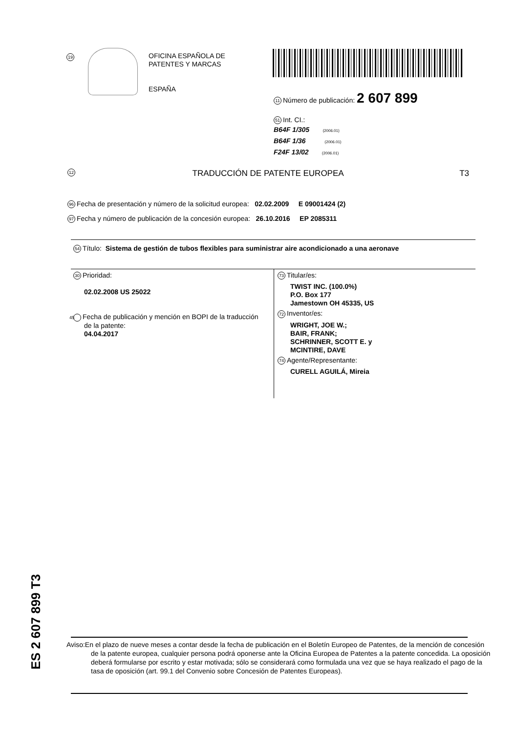19
OFICINA ESPAÑOLA DE
PATENTES Y MARCAS
ESPAÑA
11 Número de publicación: 2 607 899
51 Int. CI.:
B64F 1/305 (2006.01)
B64F 1/36 (2006.01)
F24F 13/02 (2006.01)
12 TRADUCCIÓN DE PATENTE EUROPEA T3
96 Fecha de presentación y número de la solicitud europea: 02.02.2009 E 09001424 (2)
97 Fecha y número de publicación de la concesión europea: 26.10.2016 EP 2085311
54 Título: Sistema de gestión de tubos flexibles para suministrar aire acondicionado a una aeronave
30 Prioridad:
02.02.2008 US 25022
45 Fecha de publicación y mención en BOPI de la traducción de la patente:
04.04.2017
73 Titular/es:
TWIST INC. (100.0%)
P.O. Box 177
Jamestown OH 45335, US
72 Inventor/es:
WRIGHT, JOE W.;
BAIR, FRANK;
SCHRINNER, SCOTT E. y
MCINTIRE, DAVE
74 Agente/Representante:
CURELL AGUILÁ, Mireia
ES 2 607 899 T3
Aviso:En el plazo de nueve meses a contar desde la fecha de publicación en el Boletín Europeo de Patentes, de la mención de concesión de la patente europea, cualquier persona podrá oponerse ante la Oficina Europea de Patentes a la patente concedida. La oposición deberá formularse por escrito y estar motivada; sólo se considerará como formulada una vez que se haya realizado el pago de la tasa de oposición (art. 99.1 del Convenio sobre Concesión de Patentes Europeas).